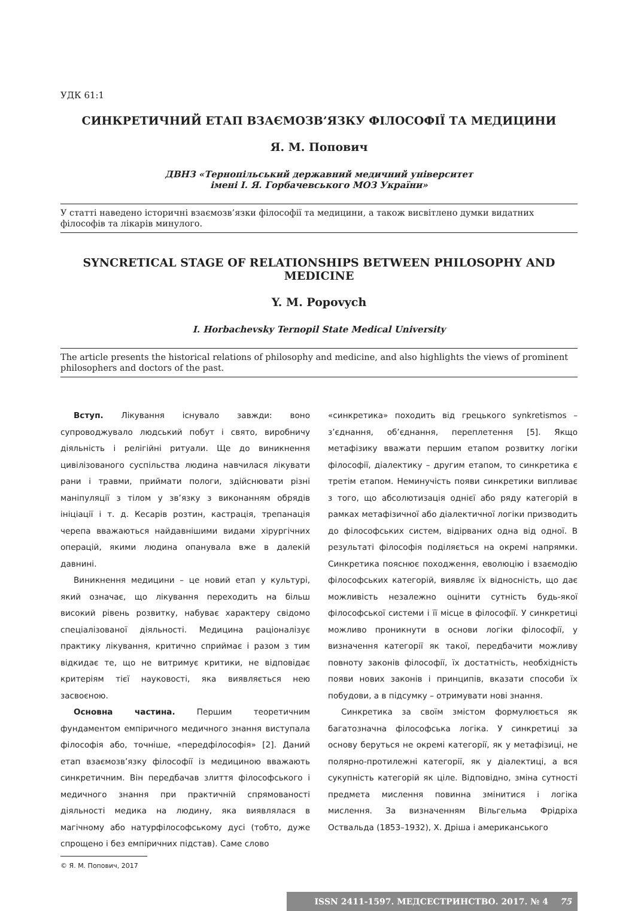УДК 61:1
СИНКРЕТИЧНИЙ ЕТАП ВЗАЄМОЗВ’ЯЗКУ ФІЛОСОФІЇ ТА МЕДИЦИНИ
Я. М. Попович
ДВНЗ «Тернопільський державний медичний університет
імені І. Я. Горбачевського МОЗ України»
У статті наведено історичні взаємозв’язки філософії та медицини, а також висвітлено думки видатних філософів та лікарів минулого.
SYNCRETICAL STAGE OF RELATIONSHIPS BETWEEN PHILOSOPHY AND MEDICINE
Y. M. Popovych
I. Horbachevsky Ternopil State Medical University
The article presents the historical relations of philosophy and medicine, and also highlights the views of prominent philosophers and doctors of the past.
Вступ. Лікування існувало завжди: воно супроводжувало людський побут і свято, виробничу діяльність і релігійні ритуали. Ще до виникнення цивілізованого суспільства людина навчилася лікувати рани і травми, приймати пологи, здійснювати різні маніпуляції з тілом у зв’язку з виконанням обрядів ініціації і т. д. Кесарів розтин, кастрація, трепанація черепа вважаються найдавнішими видами хірургічних операцій, якими людина опанувала вже в далекій давнині.
Виникнення медицини – це новий етап у культурі, який означає, що лікування переходить на більш високий рівень розвитку, набуває характеру свідомо спеціалізованої діяльності. Медицина раціоналізує практику лікування, критично сприймає і разом з тим відкидає те, що не витримує критики, не відповідає критеріям тієї науковості, яка виявляється нею засвоєною.
Основна частина. Першим теоретичним фундаментом емпіричного медичного знання виступала філософія або, точніше, «передфілософія» [2]. Даний етап взаємозв’язку філософії із медициною вважають синкретичним. Він передбачав злиття філософського і медичного знання при практичній спрямованості діяльності медика на людину, яка виявлялася в магічному або натурфілософському дусі (тобто, дуже спрощено і без емпіричних підстав). Саме слово
© Я. М. Попович, 2017
«синкретика» походить від грецького synkretismos – з’єднання, об’єднання, переплетення [5]. Якщо метафізику вважати першим етапом розвитку логіки філософії, діалектику – другим етапом, то синкретика є третім етапом. Неминучість появи синкретики випливає з того, що абсолютизація однієї або ряду категорій в рамках метафізичної або діалектичної логіки призводить до філософських систем, відірваних одна від одної. В результаті філософія поділяється на окремі напрямки. Синкретика пояснює походження, еволюцію і взаємодію філософських категорій, виявляє їх відносність, що дає можливість незалежно оцінити сутність будь-якої філософської системи і її місце в філософії. У синкретиці можливо проникнути в основи логіки філософії, у визначення категорії як такої, передбачити можливу повноту законів філософії, їх достатність, необхідність появи нових законів і принципів, вказати способи їх побудови, а в підсумку – отримувати нові знання.
Синкретика за своїм змістом формулюється як багатозначна філософська логіка. У синкретиці за основу беруться не окремі категорії, як у метафізиці, не полярно-протилежні категорії, як у діалектиці, а вся сукупність категорій як ціле. Відповідно, зміна сутності предмета мислення повинна змінитися і логіка мислення. За визначенням Вільгельма Фрідріха Оствальда (1853–1932), Х. Дріша і американського
ISSN 2411-1597. МЕДСЕСТРИНСТВО. 2017. № 4 75